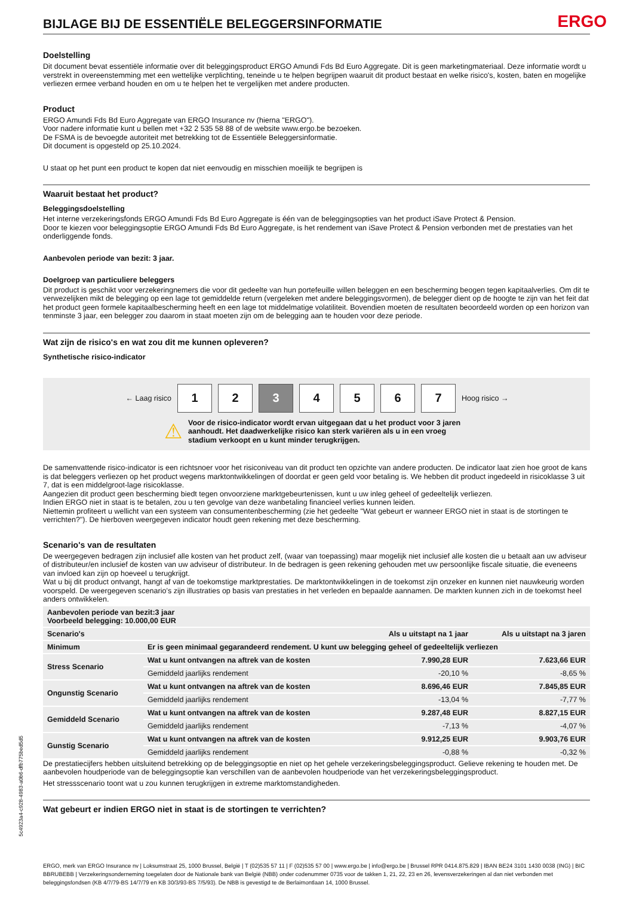BIJLAGE BIJ DE ESSENTIËLE BELEGGERSINFORMATIE
ERGO
Doelstelling
Dit document bevat essentiële informatie over dit beleggingsproduct ERGO Amundi Fds Bd Euro Aggregate. Dit is geen marketingmateriaal. Deze informatie wordt u verstrekt in overeenstemming met een wettelijke verplichting, teneinde u te helpen begrijpen waaruit dit product bestaat en welke risico's, kosten, baten en mogelijke verliezen ermee verband houden en om u te helpen het te vergelijken met andere producten.
Product
ERGO Amundi Fds Bd Euro Aggregate van ERGO Insurance nv (hierna "ERGO").
Voor nadere informatie kunt u bellen met +32 2 535 58 88 of de website www.ergo.be bezoeken.
De FSMA is de bevoegde autoriteit met betrekking tot de Essentiële Beleggersinformatie.
Dit document is opgesteld op 25.10.2024.
U staat op het punt een product te kopen dat niet eenvoudig en misschien moeilijk te begrijpen is
Waaruit bestaat het product?
Beleggingsdoelstelling
Het interne verzekeringsfonds ERGO Amundi Fds Bd Euro Aggregate is één van de beleggingsopties van het product iSave Protect & Pension.
Door te kiezen voor beleggingsoptie ERGO Amundi Fds Bd Euro Aggregate, is het rendement van iSave Protect & Pension verbonden met de prestaties van het onderliggende fonds.
Aanbevolen periode van bezit: 3 jaar.
Doelgroep van particuliere beleggers
Dit product is geschikt voor verzekeringnemers die voor dit gedeelte van hun portefeuille willen beleggen en een bescherming beogen tegen kapitaalverlies. Om dit te verwezelijken mikt de belegging op een lage tot gemiddelde return (vergeleken met andere beleggingsvormen), de belegger dient op de hoogte te zijn van het feit dat het product geen formele kapitaalbescherming heeft en een lage tot middelmatige volatiliteit. Bovendien moeten de resultaten beoordeeld worden op een horizon van tenminste 3 jaar, een belegger zou daarom in staat moeten zijn om de belegging aan te houden voor deze periode.
Wat zijn de risico's en wat zou dit me kunnen opleveren?
Synthetische risico-indicator
← Laag risico
1 2 3 4 5 6 7
Hoog risico →
⚠
Voor de risico-indicator wordt ervan uitgegaan dat u het product voor 3 jaren aanhoudt. Het daadwerkelijke risico kan sterk variëren als u in een vroeg stadium verkoopt en u kunt minder terugkrijgen.
De samenvattende risico-indicator is een richtsnoer voor het risiconiveau van dit product ten opzichte van andere producten. De indicator laat zien hoe groot de kans is dat beleggers verliezen op het product wegens marktontwikkelingen of doordat er geen geld voor betaling is. We hebben dit product ingedeeld in risicoklasse 3 uit 7, dat is een middelgroot-lage risicoklasse.
Aangezien dit product geen bescherming biedt tegen onvoorziene marktgebeurtenissen, kunt u uw inleg geheel of gedeeltelijk verliezen.
Indien ERGO niet in staat is te betalen, zou u ten gevolge van deze wanbetaling financieel verlies kunnen leiden.
Niettemin profiteert u wellicht van een systeem van consumentenbescherming (zie het gedeelte "Wat gebeurt er wanneer ERGO niet in staat is de stortingen te verrichten?"). De hierboven weergegeven indicator houdt geen rekening met deze bescherming.
Scenario's van de resultaten
De weergegeven bedragen zijn inclusief alle kosten van het product zelf, (waar van toepassing) maar mogelijk niet inclusief alle kosten die u betaalt aan uw adviseur of distributeur/en inclusief de kosten van uw adviseur of distributeur. In de bedragen is geen rekening gehouden met uw persoonlijke fiscale situatie, die eveneens van invloed kan zijn op hoeveel u terugkrijgt.
Wat u bij dit product ontvangt, hangt af van de toekomstige marktprestaties. De marktontwikkelingen in de toekomst zijn onzeker en kunnen niet nauwkeurig worden voorspeld. De weergegeven scenario’s zijn illustraties op basis van prestaties in het verleden en bepaalde aannamen. De markten kunnen zich in de toekomst heel anders ontwikkelen.
| Aanbevolen periode van bezit:3 jaar Voorbeeld belegging: 10.000,00 EUR | | | |
| --- | --- | --- | --- |
| Scenario's | | Als u uitstapt na 1 jaar | Als u uitstapt na 3 jaren |
| Minimum | Er is geen minimaal gegarandeerd rendement. U kunt uw belegging geheel of gedeeltelijk verliezen | | |
| Stress Scenario | Wat u kunt ontvangen na aftrek van de kosten | 7.990,28 EUR | 7.623,66 EUR |
| | Gemiddeld jaarlijks rendement | -20,10 % | -8,65 % |
| Ongunstig Scenario | Wat u kunt ontvangen na aftrek van de kosten | 8.696,46 EUR | 7.845,85 EUR |
| | Gemiddeld jaarlijks rendement | -13,04 % | -7,77 % |
| Gemiddeld Scenario | Wat u kunt ontvangen na aftrek van de kosten | 9.287,48 EUR | 8.827,15 EUR |
| | Gemiddeld jaarlijks rendement | -7,13 % | -4,07 % |
| Gunstig Scenario | Wat u kunt ontvangen na aftrek van de kosten | 9.912,25 EUR | 9.903,76 EUR |
| | Gemiddeld jaarlijks rendement | -0,88 % | -0,32 % |
De prestatiecijfers hebben uitsluitend betrekking op de beleggingsoptie en niet op het gehele verzekeringsbeleggingsproduct. Gelieve rekening te houden met. De aanbevolen houdperiode van de beleggingsoptie kan verschillen van de aanbevolen houdperiode van het verzekeringsbeleggingsproduct.
Het stressscenario toont wat u zou kunnen terugkrijgen in extreme marktomstandigheden.
Wat gebeurt er indien ERGO niet in staat is de stortingen te verrichten?
ERGO, merk van ERGO Insurance nv | Loksumstraat 25, 1000 Brussel, België | T (02)535 57 11 | F (02)535 57 00 | www.ergo.be | info@ergo.be | Brussel RPR 0414.875.829 | IBAN BE24 3101 1430 0038 (ING) | BIC BBRUBEBB | Verzekeringsonderneming toegelaten door de Nationale bank van België (NBB) onder codenummer 0735 voor de takken 1, 21, 22, 23 en 26, levensverzekeringen al dan niet verbonden met beleggingsfondsen (KB 4/7/79-BS 14/7/79 en KB 30/3/93-BS 7/5/93). De NBB is gevestigd te de Berlaimontlaan 14, 1000 Brussel.
5c4923a4-c928-4983-a0b6-dfb775bed5d5